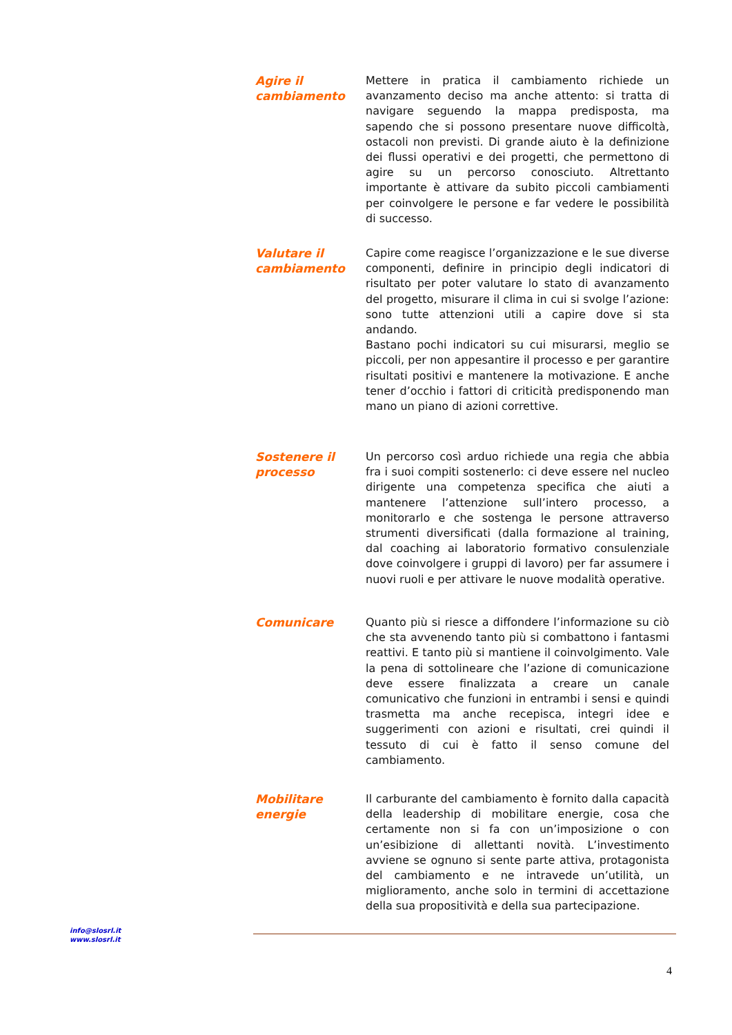Agire il cambiamento
Mettere in pratica il cambiamento richiede un avanzamento deciso ma anche attento: si tratta di navigare seguendo la mappa predisposta, ma sapendo che si possono presentare nuove difficoltà, ostacoli non previsti. Di grande aiuto è la definizione dei flussi operativi e dei progetti, che permettono di agire su un percorso conosciuto. Altrettanto importante è attivare da subito piccoli cambiamenti per coinvolgere le persone e far vedere le possibilità di successo.
Valutare il cambiamento
Capire come reagisce l’organizzazione e le sue diverse componenti, definire in principio degli indicatori di risultato per poter valutare lo stato di avanzamento del progetto, misurare il clima in cui si svolge l’azione: sono tutte attenzioni utili a capire dove si sta andando.
Bastano pochi indicatori su cui misurarsi, meglio se piccoli, per non appesantire il processo e per garantire risultati positivi e mantenere la motivazione. E anche tener d’occhio i fattori di criticità predisponendo man mano un piano di azioni correttive.
Sostenere il processo
Un percorso così arduo richiede una regia che abbia fra i suoi compiti sostenerlo: ci deve essere nel nucleo dirigente una competenza specifica che aiuti a mantenere l’attenzione sull’intero processo, a monitorarlo e che sostenga le persone attraverso strumenti diversificati (dalla formazione al training, dal coaching ai laboratorio formativo consulenziale dove coinvolgere i gruppi di lavoro) per far assumere i nuovi ruoli e per attivare le nuove modalità operative.
Comunicare
Quanto più si riesce a diffondere l’informazione su ciò che sta avvenendo tanto più si combattono i fantasmi reattivi. E tanto più si mantiene il coinvolgimento. Vale la pena di sottolineare che l’azione di comunicazione deve essere finalizzata a creare un canale comunicativo che funzioni in entrambi i sensi e quindi trasmetta ma anche recepisca, integri idee e suggerimenti con azioni e risultati, crei quindi il tessuto di cui è fatto il senso comune del cambiamento.
Mobilitare energie
Il carburante del cambiamento è fornito dalla capacità della leadership di mobilitare energie, cosa che certamente non si fa con un’imposizione o con un’esibizione di allettanti novità. L’investimento avviene se ognuno si sente parte attiva, protagonista del cambiamento e ne intravede un’utilità, un miglioramento, anche solo in termini di accettazione della sua propositività e della sua partecipazione.
info@slosrl.it
www.slosrl.it
4